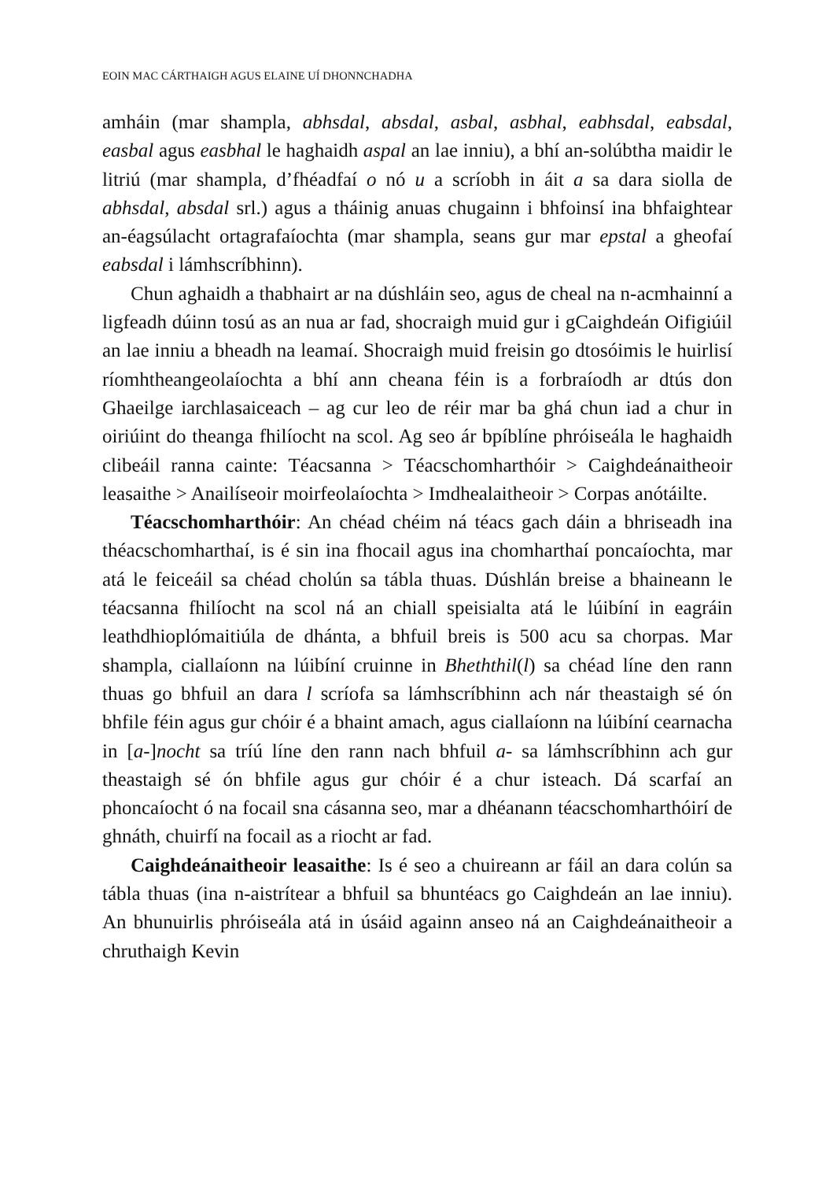EOIN MAC CÁRTHAIGH AGUS ELAINE UÍ DHONNCHADHA
amháin (mar shampla, abhsdal, absdal, asbal, asbhal, eabhsdal, eabsdal, easbal agus easbhal le haghaidh aspal an lae inniu), a bhí an-solúbtha maidir le litriú (mar shampla, d’fhéadfaí o nó u a scríobh in áit a sa dara siolla de abhsdal, absdal srl.) agus a tháinig anuas chugainn i bhfoinsí ina bhfaightear an-éagsúlacht ortagrafaíochta (mar shampla, seans gur mar epstal a gheofaí eabsdal i lámhscríbhinn).
Chun aghaidh a thabhairt ar na dúshláin seo, agus de cheal na n-acmhainní a ligfeadh dúinn tosú as an nua ar fad, shocraigh muid gur i gCaighdeán Oifigiúil an lae inniu a bheadh na leamaí. Shocraigh muid freisin go dtosóimis le huirlisí ríomhtheangeolaíochta a bhí ann cheana féin is a forbraíodh ar dtús don Ghaeilge iarchlasaiceach – ag cur leo de réir mar ba ghá chun iad a chur in oiriúint do theanga fhilíocht na scol. Ag seo ár bpíblíne phróiseála le haghaidh clibeáil ranna cainte: Téacsanna > Téacschomharthóir > Caighdeánaitheoir leasaithe > Anailíseoir moirfeolaíochta > Imdhealaitheoir > Corpas anótáilte.
Téacschomharthóir: An chéad chéim ná téacs gach dáin a bhriseadh ina théacschomharthaí, is é sin ina fhocail agus ina chomharthaí poncaíochta, mar atá le feiceáil sa chéad cholún sa tábla thuas. Dúshlán breise a bhaineann le téacsanna fhilíocht na scol ná an chiall speisialta atá le lúibíní in eagráin leathdhioplómaitiúla de dhánta, a bhfuil breis is 500 acu sa chorpas. Mar shampla, ciallaíonn na lúibíní cruinne in Bheththil(l) sa chéad líne den rann thuas go bhfuil an dara l scríofa sa lámhscríbhinn ach nár theastaigh sé ón bhfile féin agus gur chóir é a bhaint amach, agus ciallaíonn na lúibíní cearnacha in [a-]nocht sa tríú líne den rann nach bhfuil a- sa lámhscríbhinn ach gur theastaigh sé ón bhfile agus gur chóir é a chur isteach. Dá scarfaí an phoncaíocht ó na focail sna cásanna seo, mar a dhéanann téacschomharthóirí de ghnáth, chuirfí na focail as a riocht ar fad.
Caighdeánaitheoir leasaithe: Is é seo a chuireann ar fáil an dara colún sa tábla thuas (ina n-aistrítear a bhfuil sa bhuntéacs go Caighdeán an lae inniu). An bhunuirlis phróiseála atá in úsáid againn anseo ná an Caighdeánaitheoir a chruthaigh Kevin